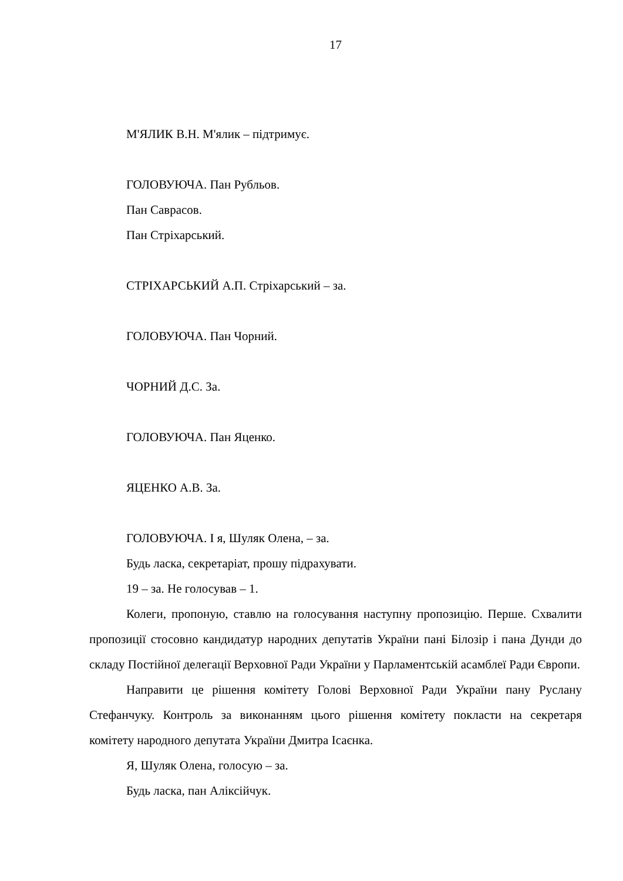17
М'ЯЛИК В.Н. М'ялик – підтримує.
ГОЛОВУЮЧА. Пан Рубльов.
Пан Саврасов.
Пан Стріхарський.
СТРІХАРСЬКИЙ А.П. Стріхарський – за.
ГОЛОВУЮЧА. Пан Чорний.
ЧОРНИЙ Д.С. За.
ГОЛОВУЮЧА. Пан Яценко.
ЯЦЕНКО А.В. За.
ГОЛОВУЮЧА. І я, Шуляк Олена, – за.
Будь ласка, секретаріат, прошу підрахувати.
19 – за. Не голосував – 1.
Колеги, пропоную, ставлю на голосування наступну пропозицію. Перше. Схвалити пропозиції стосовно кандидатур народних депутатів України пані Білозір і пана Дунди до складу Постійної делегації Верховної Ради України у Парламентській асамблеї Ради Європи.
Направити це рішення комітету Голові Верховної Ради України пану Руслану Стефанчуку. Контроль за виконанням цього рішення комітету покласти на секретаря комітету народного депутата України Дмитра Ісаєнка.
Я, Шуляк Олена, голосую – за.
Будь ласка, пан Аліксійчук.